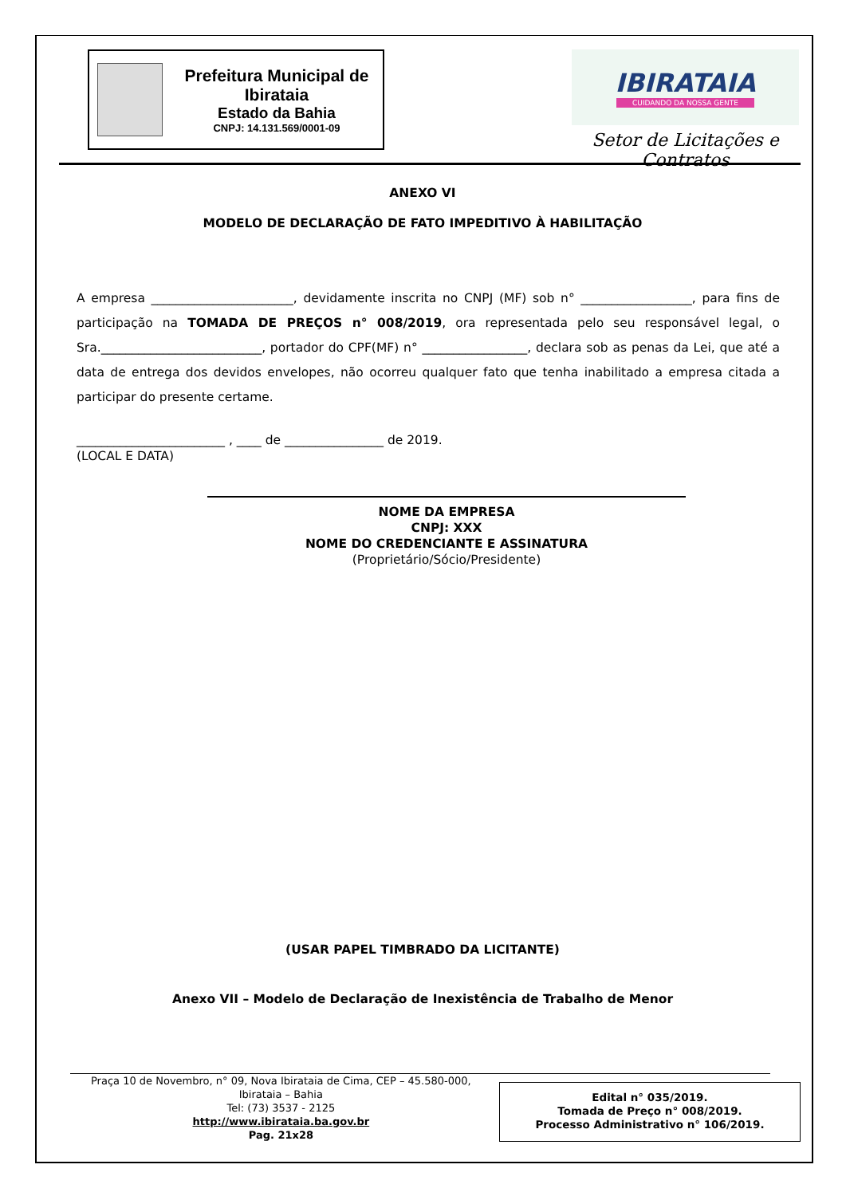Prefeitura Municipal de Ibirataia
Estado da Bahia
CNPJ: 14.131.569/0001-09
IBIRATAIA
CUIDANDO DA NOSSA GENTE
Setor de Licitações e Contratos
ANEXO VI
MODELO DE DECLARAÇÃO DE FATO IMPEDITIVO À HABILITAÇÃO
A empresa _______________________, devidamente inscrita no CNPJ (MF) sob n° __________________, para fins de participação na TOMADA DE PREÇOS n° 008/2019, ora representada pelo seu responsável legal, o Sra.__________________________, portador do CPF(MF) n° _________________, declara sob as penas da Lei, que até a data de entrega dos devidos envelopes, não ocorreu qualquer fato que tenha inabilitado a empresa citada a participar do presente certame.
________________________ , ____ de ________________ de 2019.
(LOCAL E DATA)
NOME DA EMPRESA
CNPJ: XXX
NOME DO CREDENCIANTE E ASSINATURA
(Proprietário/Sócio/Presidente)
(USAR PAPEL TIMBRADO DA LICITANTE)
Anexo VII – Modelo de Declaração de Inexistência de Trabalho de Menor
Praça 10 de Novembro, n° 09, Nova Ibirataia de Cima, CEP – 45.580-000,
Ibirataia – Bahia
Tel: (73) 3537 - 2125
http://www.ibirataia.ba.gov.br
Pag. 21x28
Edital n° 035/2019.
Tomada de Preço n° 008/2019.
Processo Administrativo n° 106/2019.